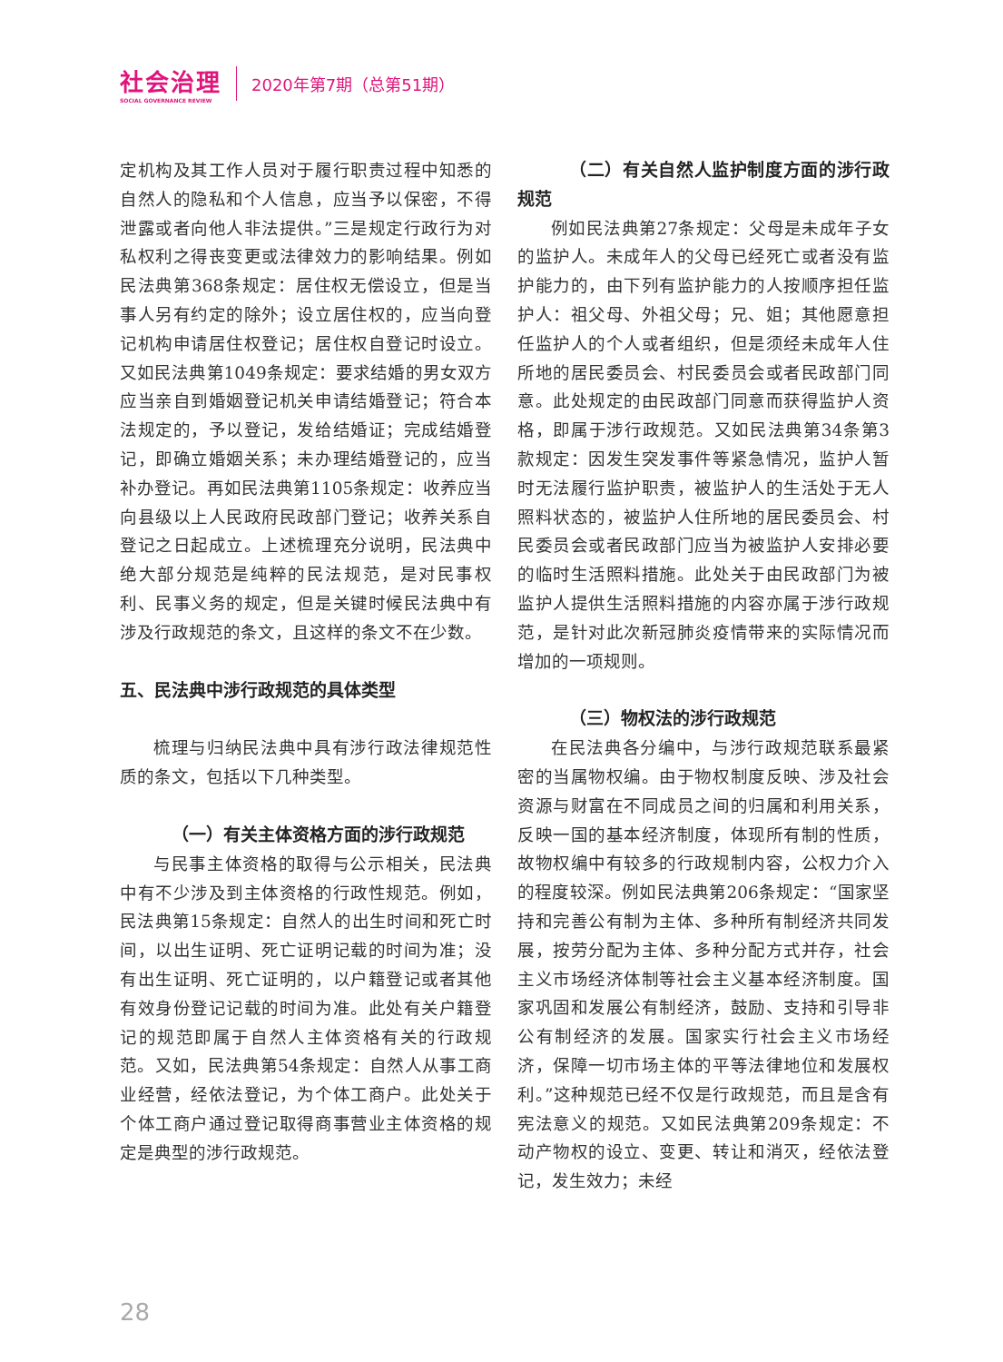社会治理
SOCIAL GOVERNANCE REVIEW
2020年第7期（总第51期）
定机构及其工作人员对于履行职责过程中知悉的自然人的隐私和个人信息，应当予以保密，不得泄露或者向他人非法提供。”三是规定行政行为对私权利之得丧变更或法律效力的影响结果。例如民法典第368条规定：居住权无偿设立，但是当事人另有约定的除外；设立居住权的，应当向登记机构申请居住权登记；居住权自登记时设立。又如民法典第1049条规定：要求结婚的男女双方应当亲自到婚姻登记机关申请结婚登记；符合本法规定的，予以登记，发给结婚证；完成结婚登记，即确立婚姻关系；未办理结婚登记的，应当补办登记。再如民法典第1105条规定：收养应当向县级以上人民政府民政部门登记；收养关系自登记之日起成立。上述梳理充分说明，民法典中绝大部分规范是纯粹的民法规范，是对民事权利、民事义务的规定，但是关键时候民法典中有涉及行政规范的条文，且这样的条文不在少数。
五、民法典中涉行政规范的具体类型
梳理与归纳民法典中具有涉行政法律规范性质的条文，包括以下几种类型。
（一）有关主体资格方面的涉行政规范
与民事主体资格的取得与公示相关，民法典中有不少涉及到主体资格的行政性规范。例如，民法典第15条规定：自然人的出生时间和死亡时间，以出生证明、死亡证明记载的时间为准；没有出生证明、死亡证明的，以户籍登记或者其他有效身份登记记载的时间为准。此处有关户籍登记的规范即属于自然人主体资格有关的行政规范。又如，民法典第54条规定：自然人从事工商业经营，经依法登记，为个体工商户。此处关于个体工商户通过登记取得商事营业主体资格的规定是典型的涉行政规范。
（二）有关自然人监护制度方面的涉行政规范
例如民法典第27条规定：父母是未成年子女的监护人。未成年人的父母已经死亡或者没有监护能力的，由下列有监护能力的人按顺序担任监护人：祖父母、外祖父母；兄、姐；其他愿意担任监护人的个人或者组织，但是须经未成年人住所地的居民委员会、村民委员会或者民政部门同意。此处规定的由民政部门同意而获得监护人资格，即属于涉行政规范。又如民法典第34条第3款规定：因发生突发事件等紧急情况，监护人暂时无法履行监护职责，被监护人的生活处于无人照料状态的，被监护人住所地的居民委员会、村民委员会或者民政部门应当为被监护人安排必要的临时生活照料措施。此处关于由民政部门为被监护人提供生活照料措施的内容亦属于涉行政规范，是针对此次新冠肺炎疫情带来的实际情况而增加的一项规则。
（三）物权法的涉行政规范
在民法典各分编中，与涉行政规范联系最紧密的当属物权编。由于物权制度反映、涉及社会资源与财富在不同成员之间的归属和利用关系，反映一国的基本经济制度，体现所有制的性质，故物权编中有较多的行政规制内容，公权力介入的程度较深。例如民法典第206条规定：“国家坚持和完善公有制为主体、多种所有制经济共同发展，按劳分配为主体、多种分配方式并存，社会主义市场经济体制等社会主义基本经济制度。国家巩固和发展公有制经济，鼓励、支持和引导非公有制经济的发展。国家实行社会主义市场经济，保障一切市场主体的平等法律地位和发展权利。”这种规范已经不仅是行政规范，而且是含有宪法意义的规范。又如民法典第209条规定：不动产物权的设立、变更、转让和消灭，经依法登记，发生效力；未经
28